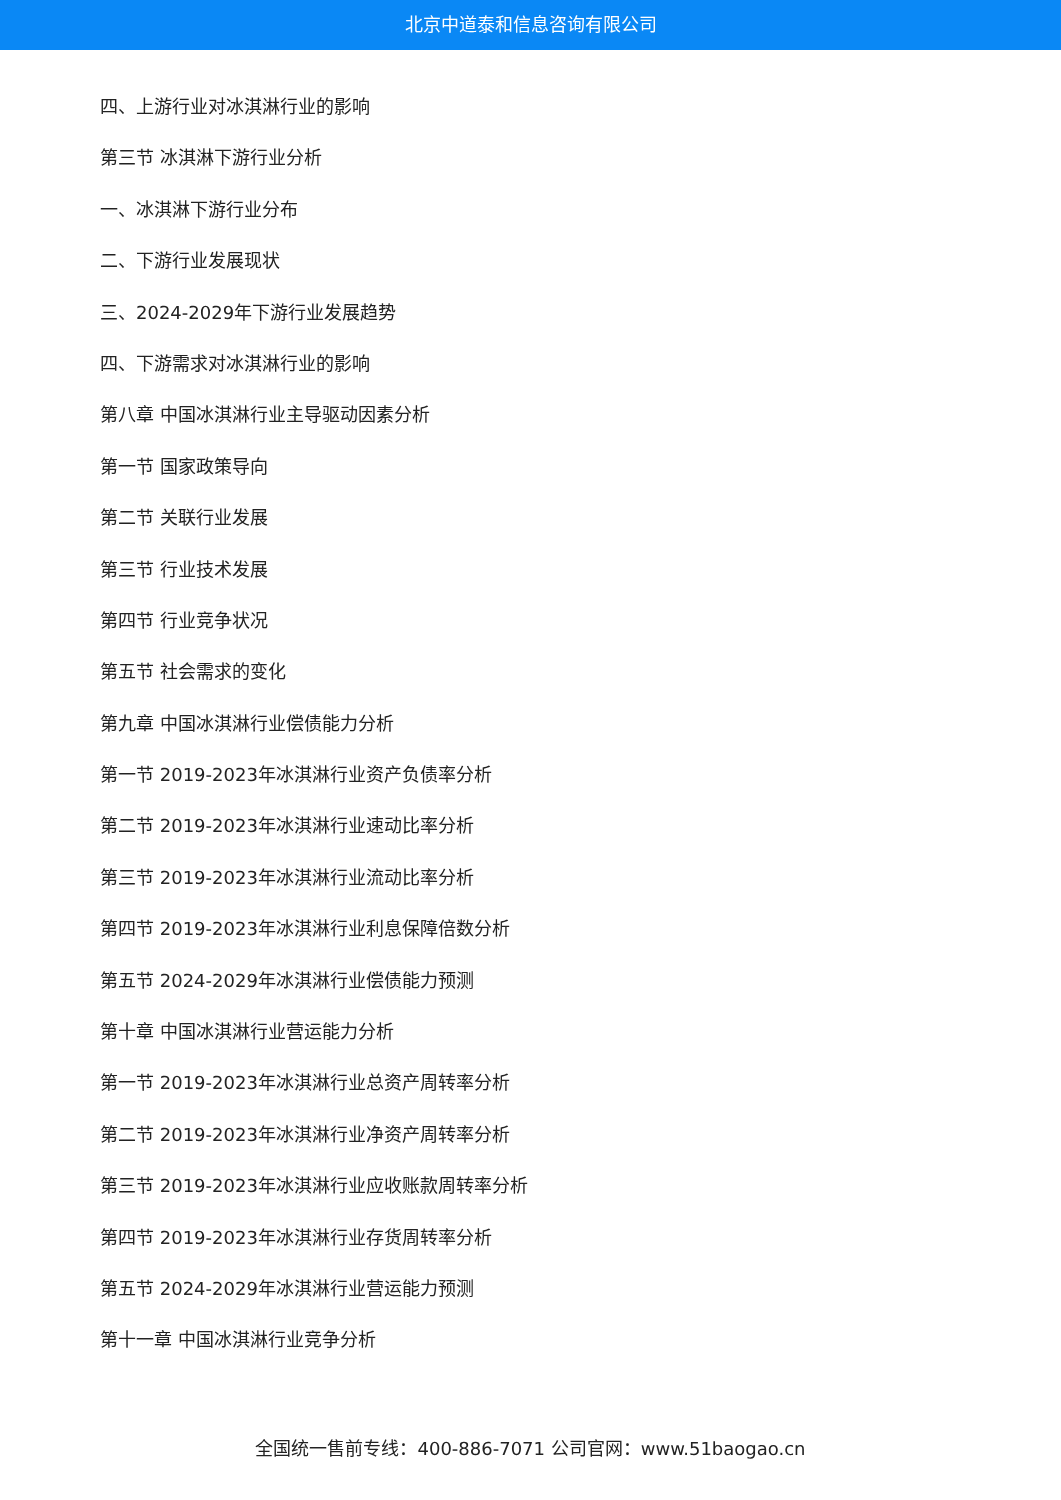北京中道泰和信息咨询有限公司
四、上游行业对冰淇淋行业的影响
第三节 冰淇淋下游行业分析
一、冰淇淋下游行业分布
二、下游行业发展现状
三、2024-2029年下游行业发展趋势
四、下游需求对冰淇淋行业的影响
第八章 中国冰淇淋行业主导驱动因素分析
第一节 国家政策导向
第二节 关联行业发展
第三节 行业技术发展
第四节 行业竞争状况
第五节 社会需求的变化
第九章 中国冰淇淋行业偿债能力分析
第一节 2019-2023年冰淇淋行业资产负债率分析
第二节 2019-2023年冰淇淋行业速动比率分析
第三节 2019-2023年冰淇淋行业流动比率分析
第四节 2019-2023年冰淇淋行业利息保障倍数分析
第五节 2024-2029年冰淇淋行业偿债能力预测
第十章 中国冰淇淋行业营运能力分析
第一节 2019-2023年冰淇淋行业总资产周转率分析
第二节 2019-2023年冰淇淋行业净资产周转率分析
第三节 2019-2023年冰淇淋行业应收账款周转率分析
第四节 2019-2023年冰淇淋行业存货周转率分析
第五节 2024-2029年冰淇淋行业营运能力预测
第十一章 中国冰淇淋行业竞争分析
全国统一售前专线：400-886-7071 公司官网：www.51baogao.cn